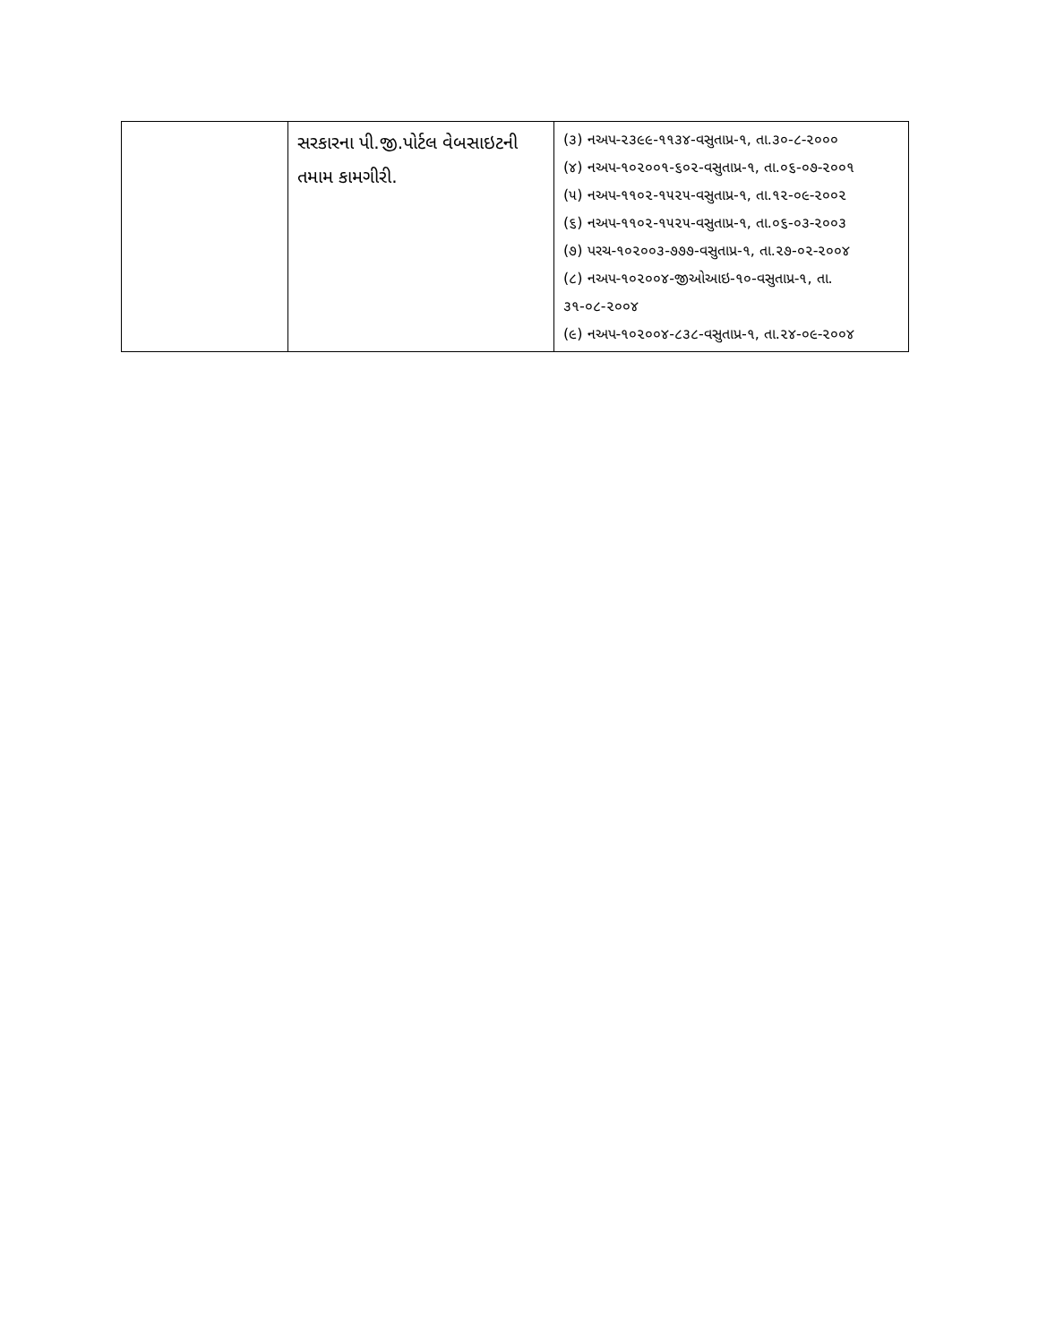| | સરકારના પી.જી.પોર્ટલ વેબસાઇટની તમામ કામગીરી. | (૩) નઅપ-૨૩૯૯-૧૧૩૪-વસુતાપ્ર-૧, તા.૩૦-૮-૨૦૦૦ (૪) નઅપ-૧૦૨૦૦૧-૬૦૨-વસુતાપ્ર-૧, તા.૦૬-૦૭-૨૦૦૧ (૫) નઅપ-૧૧૦૨-૧૫૨૫-વસુતાપ્ર-૧, તા.૧૨-૦૯-૨૦૦૨ (૬) નઅપ-૧૧૦૨-૧૫૨૫-વસુતાપ્ર-૧, તા.૦૬-૦૩-૨૦૦૩ (૭) પરચ-૧૦૨૦૦૩-૭૭૭-વસુતાપ્ર-૧, તા.૨૭-૦૨-૨૦૦૪ (૮) નઅપ-૧૦૨૦૦૪-જીઓઆઇ-૧૦-વસુતાપ્ર-૧, તા. ૩૧-૦૮-૨૦૦૪ (૯) નઅપ-૧૦૨૦૦૪-૮૩૮-વસુતાપ્ર-૧, તા.૨૪-૦૯-૨૦૦૪ |